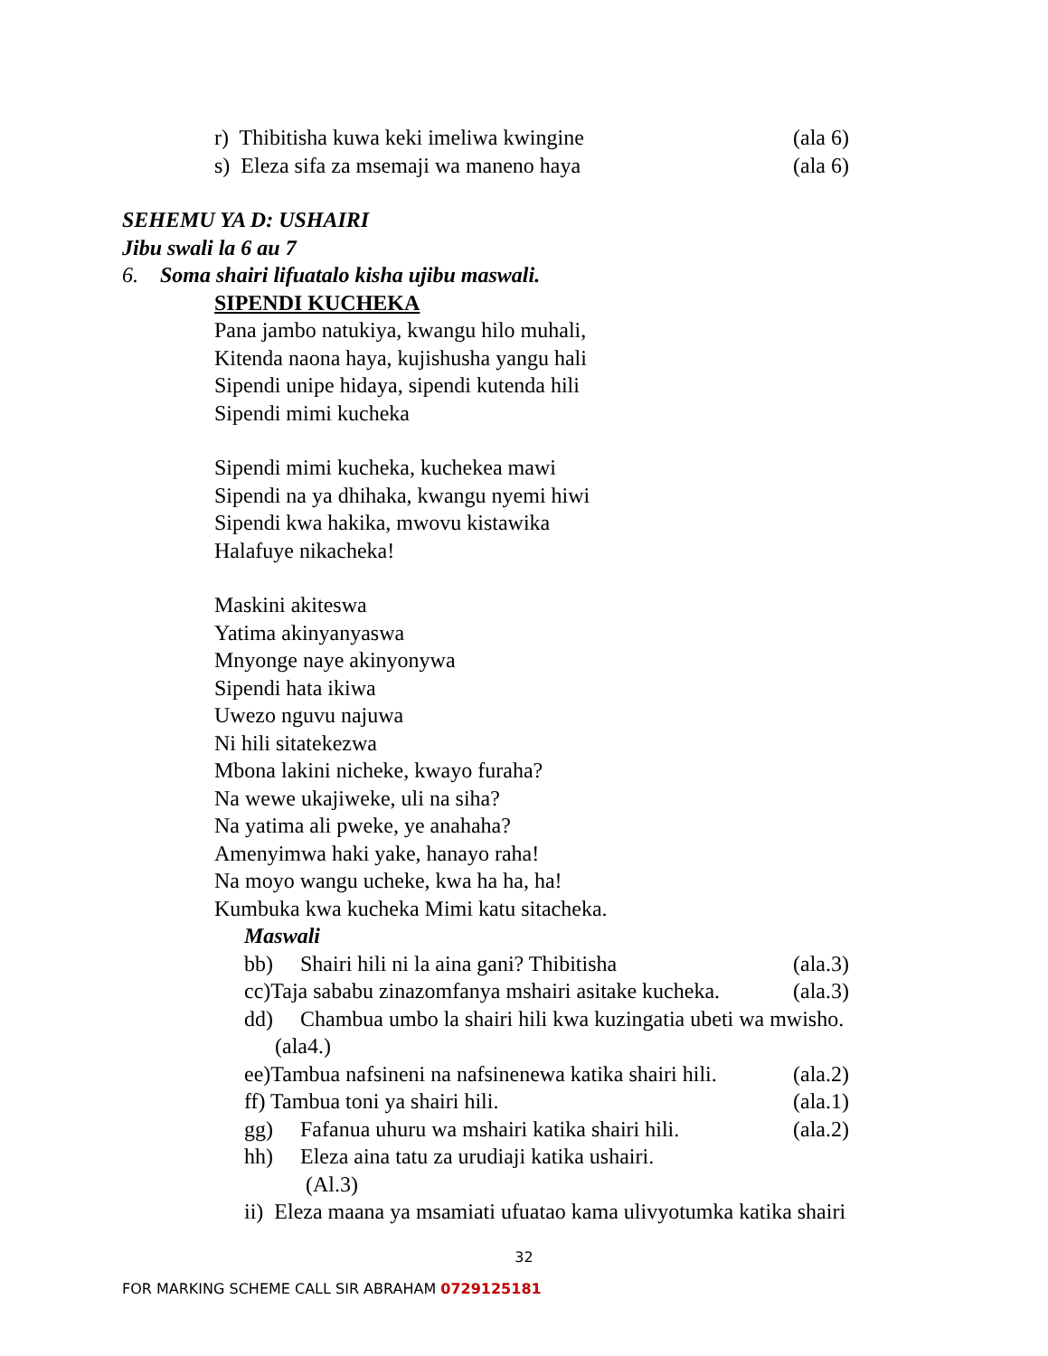r) Thibitisha kuwa keki imeliwa kwingine (ala 6)
s) Eleza sifa za msemaji wa maneno haya (ala 6)
SEHEMU YA D: USHAIRI
Jibu swali la 6 au 7
6. Soma shairi lifuatalo kisha ujibu maswali.
SIPENDI KUCHEKA
Pana jambo natukiya, kwangu hilo muhali,
Kitenda naona haya, kujishusha yangu hali
Sipendi unipe hidaya, sipendi kutenda hili
Sipendi mimi kucheka
Sipendi mimi kucheka, kuchekea mawi
Sipendi na ya dhihaka, kwangu nyemi hiwi
Sipendi kwa hakika, mwovu kistawika
Halafuye nikacheka!
Maskini akiteswa
Yatima akinyanyaswa
Mnyonge naye akinyonywa
Sipendi hata ikiwa
Uwezo nguvu najuwa
Ni hili sitatekezwa
Mbona lakini nicheke, kwayo furaha?
Na wewe ukajiweke, uli na siha?
Na yatima ali pweke, ye anahaha?
Amenyimwa haki yake, hanayo raha!
Na moyo wangu ucheke, kwa ha ha, ha!
Kumbuka kwa kucheka Mimi katu sitacheka.
Maswali
bb) Shairi hili ni la aina gani? Thibitisha
(ala.3)
cc)Taja sababu zinazomfanya mshairi asitake kucheka.
(ala.3)
dd) Chambua umbo la shairi hili kwa kuzingatia ubeti wa mwisho.
(ala4.)
ee)Tambua nafsineni na nafsinenewa katika shairi hili.
(ala.2)
ff) Tambua toni ya shairi hili. (ala.1)
gg) Fafanua uhuru wa mshairi katika shairi hili.
(ala.2)
hh) Eleza aina tatu za urudiaji katika ushairi.
(Al.3)
ii) Eleza maana ya msamiati ufuatao kama ulivyotumka katika shairi
32
FOR MARKING SCHEME CALL SIR ABRAHAM 0729125181